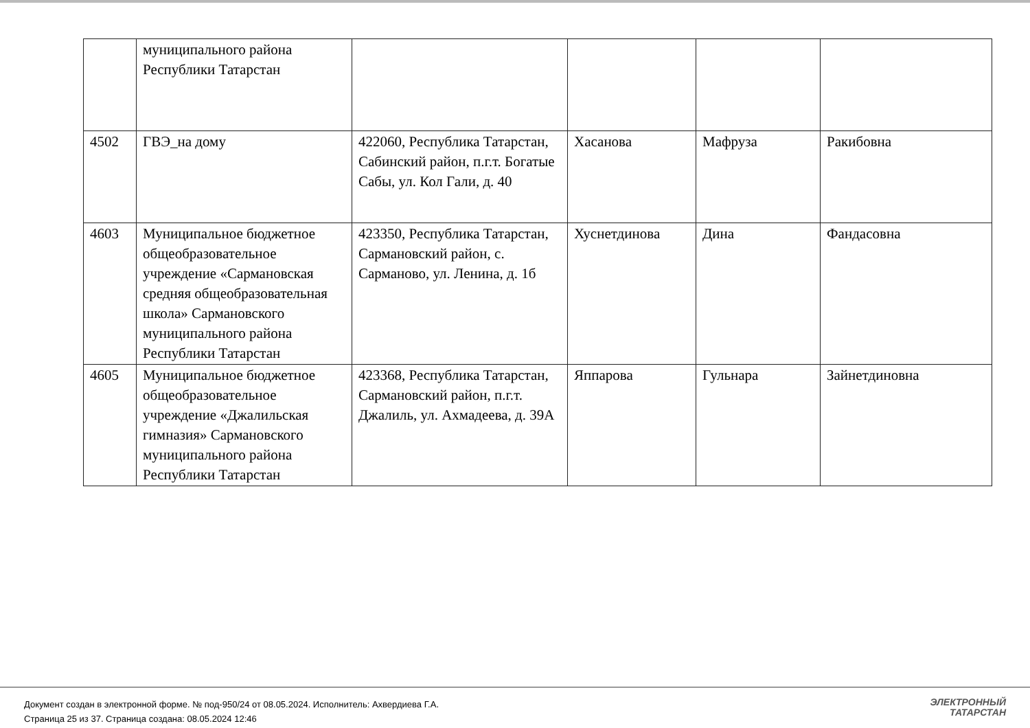| | муниципального района Республики Татарстан | | | | |
| 4502 | ГВЭ_на дому | 422060, Республика Татарстан, Сабинский район, п.г.т. Богатые Сабы, ул. Кол Гали, д. 40 | Хасанова | Мафруза | Ракибовна |
| 4603 | Муниципальное бюджетное общеобразовательное учреждение «Сармановская средняя общеобразовательная школа» Сармановского муниципального района Республики Татарстан | 423350, Республика Татарстан, Сармановский район, с. Сарманово, ул. Ленина, д. 1б | Хуснетдинова | Дина | Фандасовна |
| 4605 | Муниципальное бюджетное общеобразовательное учреждение «Джалильская гимназия» Сармановского муниципального района Республики Татарстан | 423368, Республика Татарстан, Сармановский район, п.г.т. Джалиль, ул. Ахмадеева, д. 39А | Яппарова | Гульнара | Зайнетдиновна |
Документ создан в электронной форме. № под-950/24 от 08.05.2024. Исполнитель: Ахвердиева Г.А.
Страница 25 из 37. Страница создана: 08.05.2024 12:46
ЭЛЕКТРОННЫЙ
ТАТАРСТАН